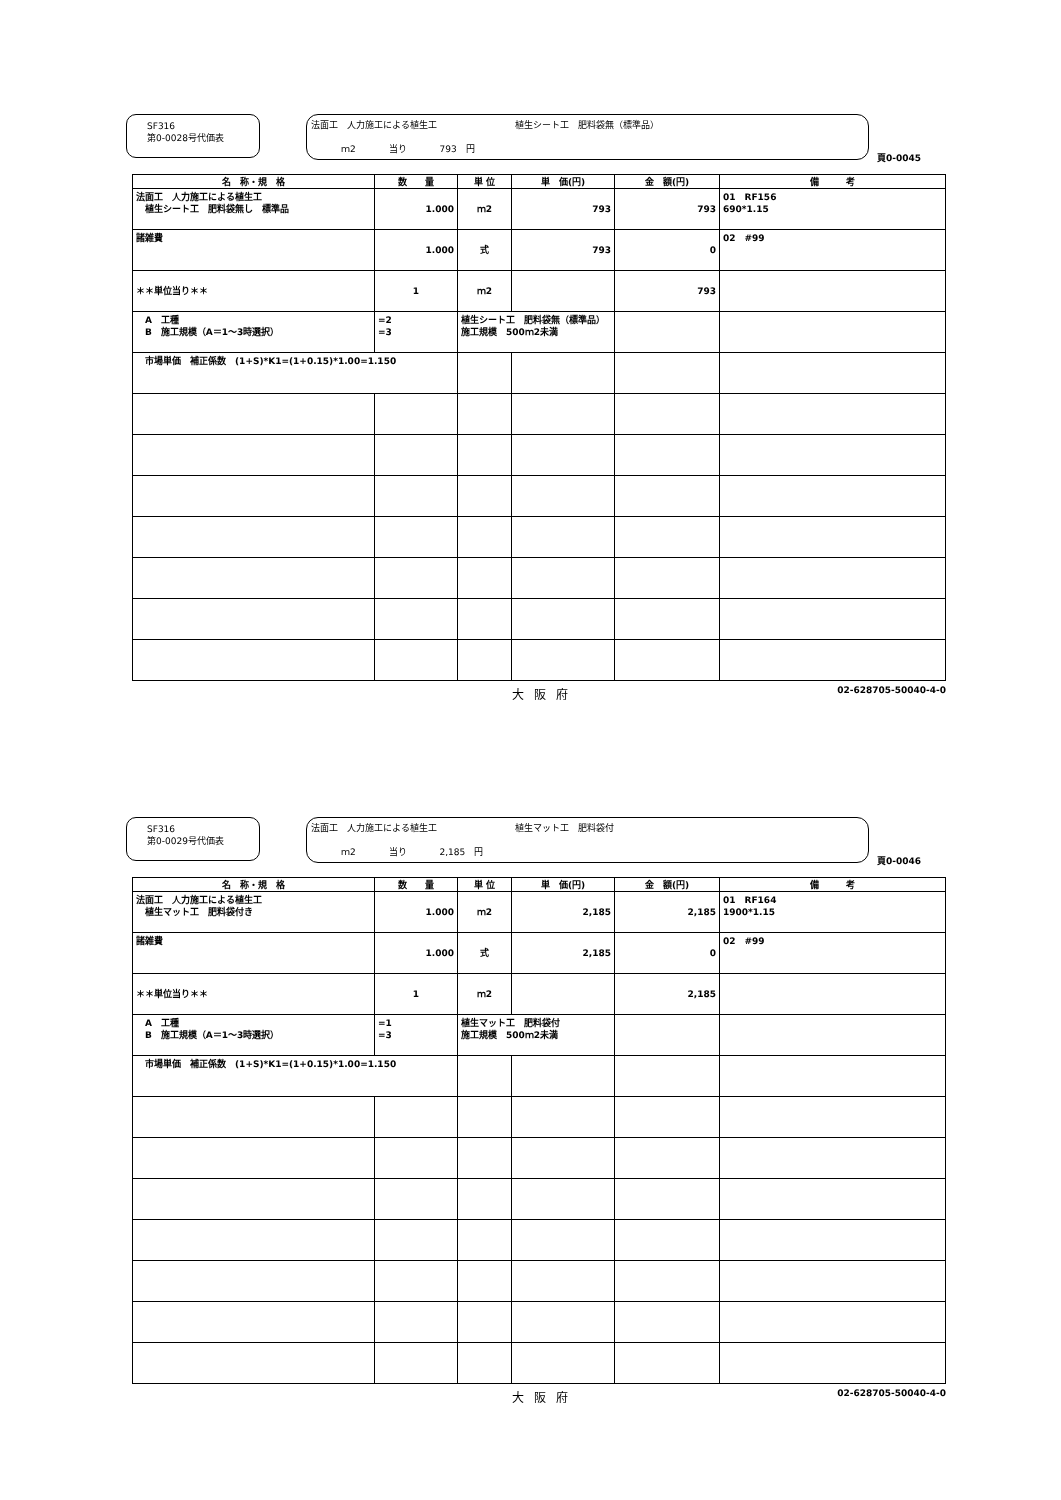SF316
第0-0028号代価表
法面工　人力施工による植生工 植生シート工　肥料袋無（標準品）
ｍ2 当り 793　円
頁0-0045
| 名 称・規 格 | 数 量 | 単 位 | 単 価(円) | 金 額(円) | 備 考 |
| --- | --- | --- | --- | --- | --- |
| 法面工 人力施工による植生工 植生シート工 肥料袋無し 標準品 | 1.000 | ｍ2 | 793 | 793 | 01 RF156 690*1.15 |
| 諸雑費 | 1.000 | 式 | 793 | 0 | 02 #99 |
| ＊＊単位当り＊＊ | 1 | ｍ2 | | 793 | |
| A 工種 B 施工規模（A＝1～3時選択） | =2 =3 | 植生シート工 肥料袋無（標準品） 施工規模 500ｍ2未満 | | | |
| 市場単価 補正係数 (1+S)*K1=(1+0.15)*1.00=1.150 | | | | | |
大阪府
02-628705-50040-4-0
SF316
第0-0029号代価表
法面工　人力施工による植生工 植生マット工　肥料袋付
ｍ2 当り 2,185　円
頁0-0046
| 名 称・規 格 | 数 量 | 単 位 | 単 価(円) | 金 額(円) | 備 考 |
| --- | --- | --- | --- | --- | --- |
| 法面工 人力施工による植生工 植生マット工 肥料袋付き | 1.000 | ｍ2 | 2,185 | 2,185 | 01 RF164 1900*1.15 |
| 諸雑費 | 1.000 | 式 | 2,185 | 0 | 02 #99 |
| ＊＊単位当り＊＊ | 1 | ｍ2 | | 2,185 | |
| A 工種 B 施工規模（A＝1～3時選択） | =1 =3 | 植生マット工 肥料袋付 施工規模 500ｍ2未満 | | | |
| 市場単価 補正係数 (1+S)*K1=(1+0.15)*1.00=1.150 | | | | | |
大阪府
02-628705-50040-4-0